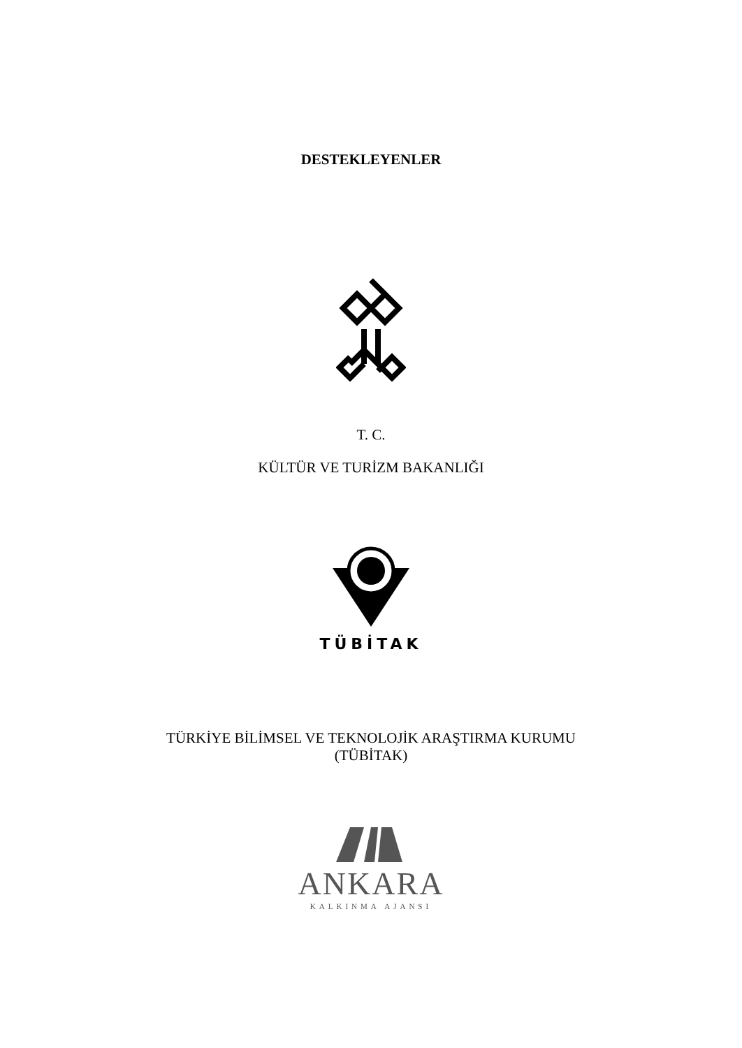DESTEKLEYENLER
T. C.
KÜLTÜR VE TURİZM BAKANLIĞI
TÜBİTAK
TÜRKİYE BİLİMSEL VE TEKNOLOJİK ARAŞTIRMA KURUMU
(TÜBİTAK)
ANKARA
KALKINMA AJANSI